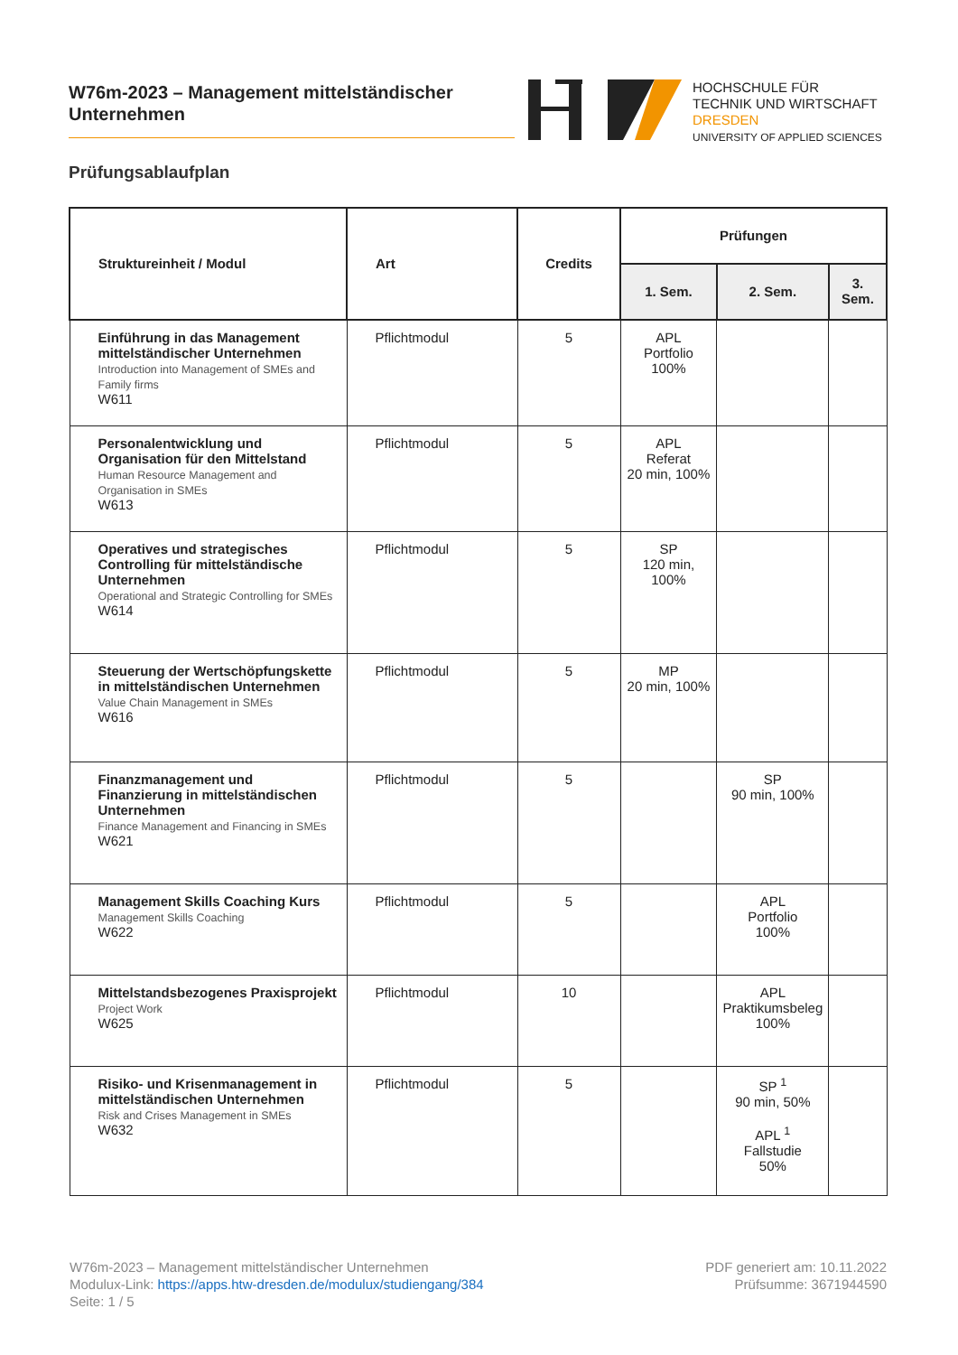W76m-2023 – Management mittelständischer
Unternehmen
HOCHSCHULE FÜR
TECHNIK UND WIRTSCHAFT
DRESDEN
UNIVERSITY OF APPLIED SCIENCES
Prüfungsablaufplan
| Struktureinheit / Modul | Art | Credits | Prüfungen | | |
| --- | --- | --- | --- | --- | --- |
| | | | 1. Sem. | 2. Sem. | 3. Sem. |
| Einführung in das Management mittelständischer Unternehmen Introduction into Management of SMEs and Family firms W611 | Pflichtmodul | 5 | APL Portfolio 100% | | |
| Personalentwicklung und Organisation für den Mittelstand Human Resource Management and Organisation in SMEs W613 | Pflichtmodul | 5 | APL Referat 20 min, 100% | | |
| Operatives und strategisches Controlling für mittelständische Unternehmen Operational and Strategic Controlling for SMEs W614 | Pflichtmodul | 5 | SP 120 min, 100% | | |
| Steuerung der Wertschöpfungskette in mittelständischen Unternehmen Value Chain Management in SMEs W616 | Pflichtmodul | 5 | MP 20 min, 100% | | |
| Finanzmanagement und Finanzierung in mittelständischen Unternehmen Finance Management and Financing in SMEs W621 | Pflichtmodul | 5 | | SP 90 min, 100% | |
| Management Skills Coaching Kurs Management Skills Coaching W622 | Pflichtmodul | 5 | | APL Portfolio 100% | |
| Mittelstandsbezogenes Praxisprojekt Project Work W625 | Pflichtmodul | 10 | | APL Praktikumsbeleg 100% | |
| Risiko- und Krisenmanagement in mittelständischen Unternehmen Risk and Crises Management in SMEs W632 | Pflichtmodul | 5 | | SP <sup>1</sup> 90 min, 50% APL <sup>1</sup> Fallstudie 50% | |
W76m-2023 – Management mittelständischer Unternehmen
Modulux-Link: https://apps.htw-dresden.de/modulux/studiengang/384
Seite: 1 / 5
PDF generiert am: 10.11.2022
Prüfsumme: 3671944590